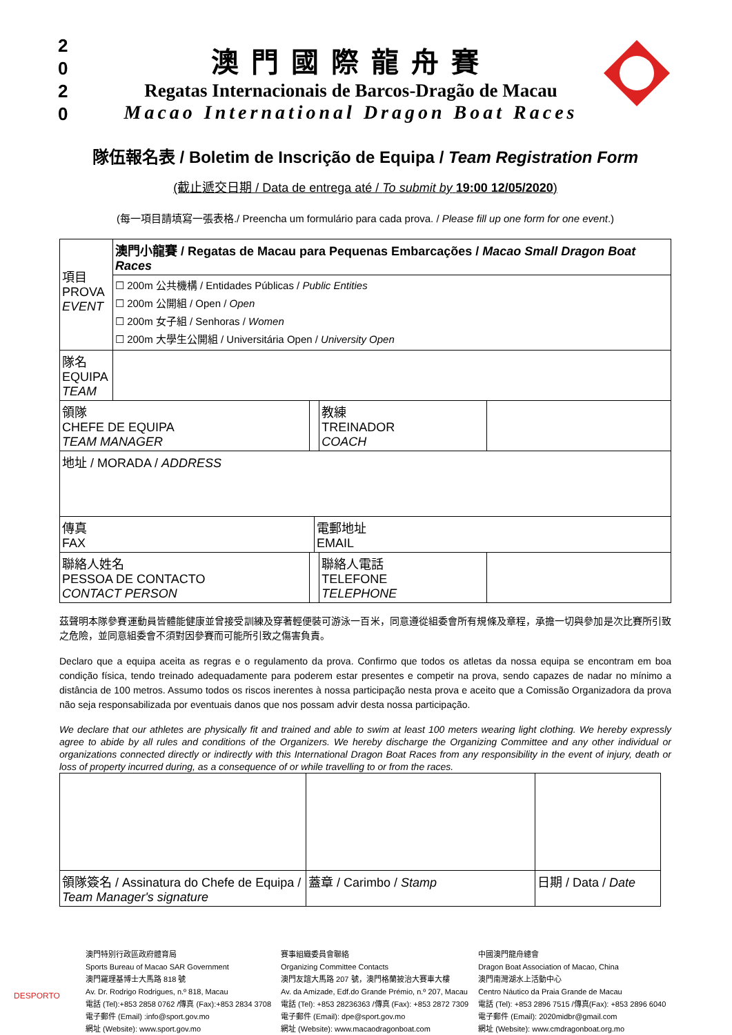2
0
2
0
澳門國際龍舟賽
Regatas Internacionais de Barcos-Dragão de Macau
Macao International Dragon Boat Races
隊伍報名表 / Boletim de Inscrição de Equipa / Team Registration Form
(截止遞交日期 / Data de entrega até / To submit by 19:00 12/05/2020)
(每一項目請填寫一張表格./ Preencha um formulário para cada prova. / Please fill up one form for one event.)
| 項目 PROVA EVENT | 澳門小龍賽 / Regatas de Macau para Pequenas Embarcações / Macao Small Dragon Boat Races | | | | |
| | ☐ 200m 公共機構 / Entidades Públicas / Public Entities ☐ 200m 公開組 / Open / Open ☐ 200m 女子組 / Senhoras / Women ☐ 200m 大學生公開組 / Universitária Open / University Open | | | | |
| 隊名 EQUIPA TEAM | | | | | |
| 領隊 CHEFE DE EQUIPA TEAM MANAGER | | | | 教練 TREINADOR COACH | |
| 地址 / MORADA / ADDRESS | | | | | |
| 傳真 FAX | | | 電郵地址 EMAIL | | |
| 聯絡人姓名 PESSOA DE CONTACTO CONTACT PERSON | | | | 聯絡人電話 TELEFONE TELEPHONE | |
茲聲明本隊參賽運動員皆體能健康並曾接受訓練及穿著輕便裝可游泳一百米，同意遵從組委會所有規條及章程，承擔一切與參加是次比賽所引致之危險，並同意組委會不須對因參賽而可能所引致之傷害負責。
Declaro que a equipa aceita as regras e o regulamento da prova. Confirmo que todos os atletas da nossa equipa se encontram em boa condição física, tendo treinado adequadamente para poderem estar presentes e competir na prova, sendo capazes de nadar no mínimo a distância de 100 metros. Assumo todos os riscos inerentes à nossa participação nesta prova e aceito que a Comissão Organizadora da prova não seja responsabilizada por eventuais danos que nos possam advir desta nossa participação.
We declare that our athletes are physically fit and trained and able to swim at least 100 meters wearing light clothing. We hereby expressly agree to abide by all rules and conditions of the Organizers. We hereby discharge the Organizing Committee and any other individual or organizations connected directly or indirectly with this International Dragon Boat Races from any responsibility in the event of injury, death or loss of property incurred during, as a consequence of or while travelling to or from the races.
| 領隊簽名 / Assinatura do Chefe de Equipa / Team Manager's signature | 蓋章 / Carimbo / Stamp | 日期 / Data / Date |
DESPORTO
澳門特別行政區政府體育局
Sports Bureau of Macao SAR Government
澳門羅理基博士大馬路 818 號
Av. Dr. Rodrigo Rodrigues, n.º 818, Macau
電話 (Tel):+853 2858 0762 /傳真 (Fax):+853 2834 3708
電子郵件 (Email) :info@sport.gov.mo
網址 (Website): www.sport.gov.mo
賽事組織委員會聯絡
Organizing Committee Contacts
澳門友誼大馬路 207 號，澳門格蘭披治大賽車大樓
Av. da Amizade, Edf.do Grande Prémio, n.º 207, Macau
電話 (Tel): +853 28236363 /傳真 (Fax): +853 2872 7309
電子郵件 (Email): dpe@sport.gov.mo
網址 (Website): www.macaodragonboat.com
中國澳門龍舟總會
Dragon Boat Association of Macao, China
澳門南灣湖水上活動中心
Centro Náutico da Praia Grande de Macau
電話 (Tel): +853 2896 7515 /傳真(Fax): +853 2896 6040
電子郵件 (Email): 2020midbr@gmail.com
網址 (Website): www.cmdragonboat.org.mo